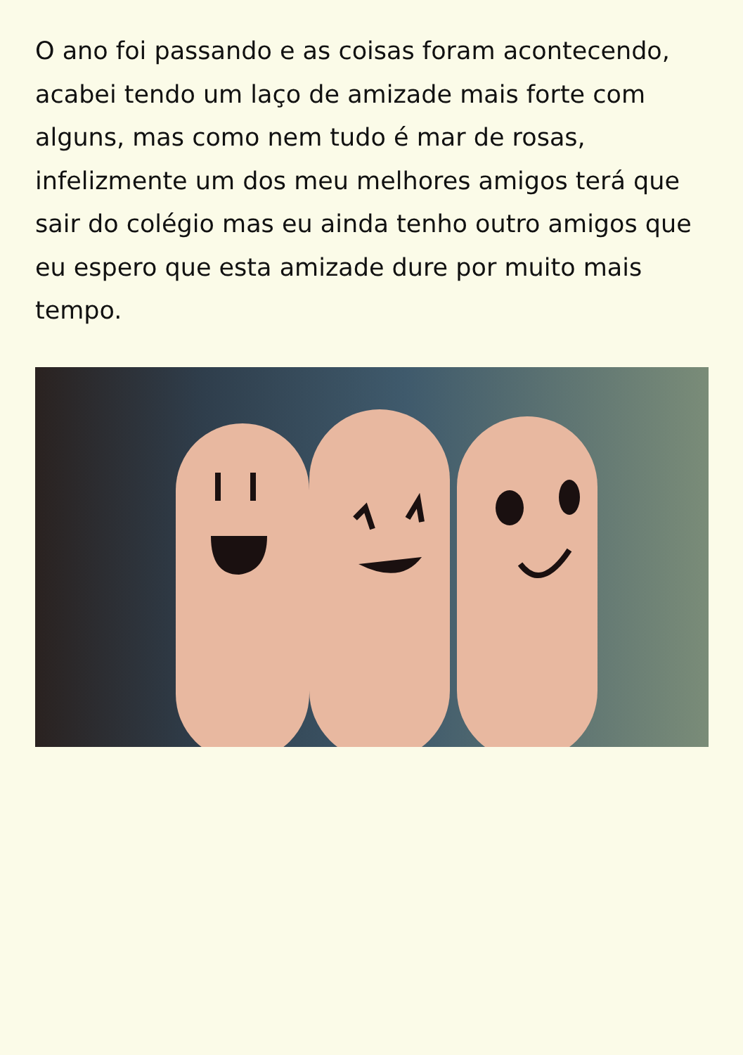O ano foi passando e as coisas foram acontecendo, acabei tendo um laço de amizade mais forte com alguns, mas como nem tudo é mar de rosas, infelizmente um dos meu melhores amigos terá que sair do colégio mas eu ainda tenho outro amigos que eu espero que esta amizade dure por muito mais tempo.